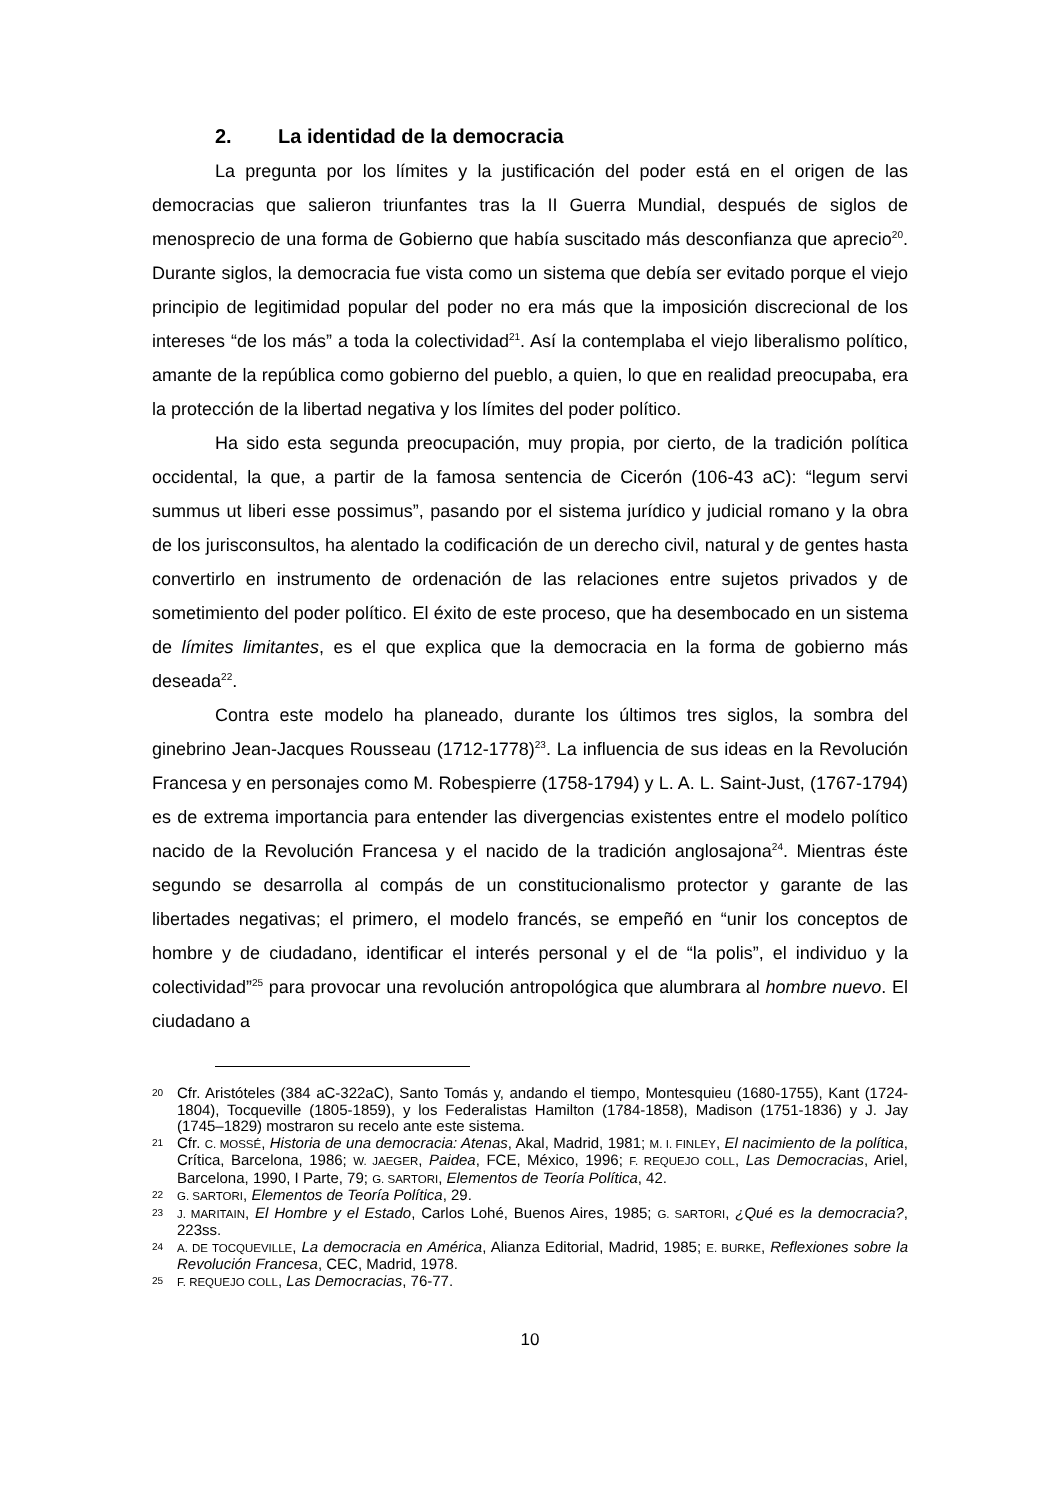2. La identidad de la democracia
La pregunta por los límites y la justificación del poder está en el origen de las democracias que salieron triunfantes tras la II Guerra Mundial, después de siglos de menosprecio de una forma de Gobierno que había suscitado más desconfianza que aprecio<sup>20</sup>. Durante siglos, la democracia fue vista como un sistema que debía ser evitado porque el viejo principio de legitimidad popular del poder no era más que la imposición discrecional de los intereses “de los más” a toda la colectividad<sup>21</sup>. Así la contemplaba el viejo liberalismo político, amante de la república como gobierno del pueblo, a quien, lo que en realidad preocupaba, era la protección de la libertad negativa y los límites del poder político.
Ha sido esta segunda preocupación, muy propia, por cierto, de la tradición política occidental, la que, a partir de la famosa sentencia de Cicerón (106-43 aC): “legum servi summus ut liberi esse possimus”, pasando por el sistema jurídico y judicial romano y la obra de los jurisconsultos, ha alentado la codificación de un derecho civil, natural y de gentes hasta convertirlo en instrumento de ordenación de las relaciones entre sujetos privados y de sometimiento del poder político. El éxito de este proceso, que ha desembocado en un sistema de límites limitantes, es el que explica que la democracia en la forma de gobierno más deseada<sup>22</sup>.
Contra este modelo ha planeado, durante los últimos tres siglos, la sombra del ginebrino Jean-Jacques Rousseau (1712-1778)<sup>23</sup>. La influencia de sus ideas en la Revolución Francesa y en personajes como M. Robespierre (1758-1794) y L. A. L. Saint-Just, (1767-1794) es de extrema importancia para entender las divergencias existentes entre el modelo político nacido de la Revolución Francesa y el nacido de la tradición anglosajona<sup>24</sup>. Mientras éste segundo se desarrolla al compás de un constitucionalismo protector y garante de las libertades negativas; el primero, el modelo francés, se empeñó en “unir los conceptos de hombre y de ciudadano, identificar el interés personal y el de “la polis”, el individuo y la colectividad”<sup>25</sup> para provocar una revolución antropológica que alumbrara al hombre nuevo. El ciudadano a
20 Cfr. Aristóteles (384 aC-322aC), Santo Tomás y, andando el tiempo, Montesquieu (1680-1755), Kant (1724-1804), Tocqueville (1805-1859), y los Federalistas Hamilton (1784-1858), Madison (1751-1836) y J. Jay (1745–1829) mostraron su recelo ante este sistema.
21 Cfr. C. MOSSÉ, Historia de una democracia: Atenas, Akal, Madrid, 1981; M. I. FINLEY, El nacimiento de la política, Crítica, Barcelona, 1986; W. JAEGER, Paidea, FCE, México, 1996; F. REQUEJO COLL, Las Democracias, Ariel, Barcelona, 1990, I Parte, 79; G. SARTORI, Elementos de Teoría Política, 42.
22 G. SARTORI, Elementos de Teoría Política, 29.
23 J. MARITAIN, El Hombre y el Estado, Carlos Lohé, Buenos Aires, 1985; G. SARTORI, ¿Qué es la democracia?, 223ss.
24 A. DE TOCQUEVILLE, La democracia en América, Alianza Editorial, Madrid, 1985; E. BURKE, Reflexiones sobre la Revolución Francesa, CEC, Madrid, 1978.
25 F. REQUEJO COLL, Las Democracias, 76-77.
10